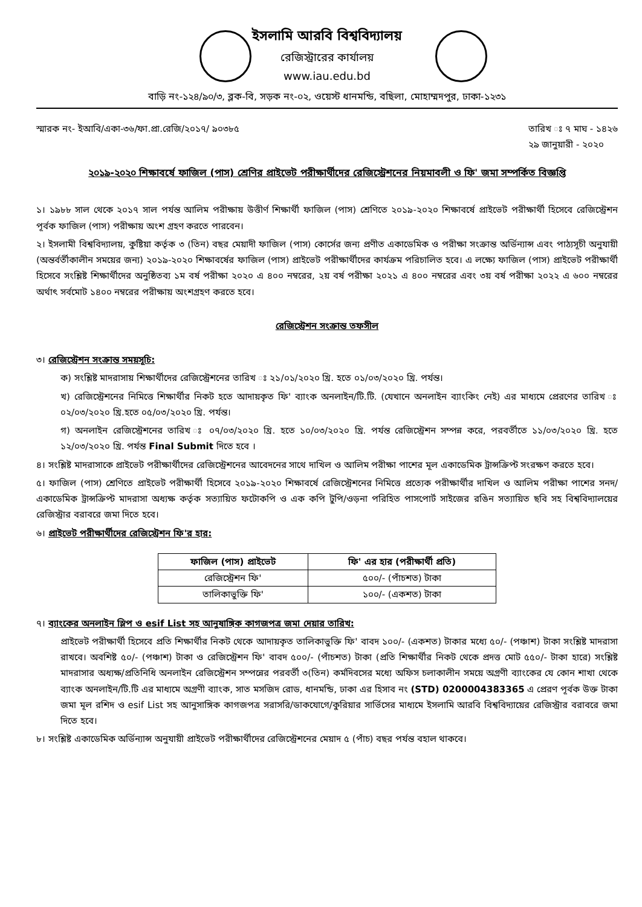ইসলামি আরবি বিশ্ববিদ্যালয়
রেজিস্ট্রারের কার্যালয়
www.iau.edu.bd
বাড়ি নং-১২৪/৯০/৩, ব্লক-বি, সড়ক নং-০২, ওয়েস্ট ধানমন্ডি, বছিলা, মোহাম্মদপুর, ঢাকা-১২৩১
স্মারক নং- ইআবি/একা-৩৬/ফা.প্রা.রেজি/২০১৭/ ৯০৩৮৫ তারিখ ঃ ৭ মাঘ - ১৪২৬
২৯ জানুয়ারী - ২০২০
২০১৯-২০২০ শিক্ষাবর্ষে ফাজিল (পাস) শ্রেণির প্রাইভেট পরীক্ষার্থীদের রেজিস্ট্রেশনের নিয়মাবলী ও ফি' জমা সম্পর্কিত বিজ্ঞপ্তি
১। ১৯৮৮ সাল থেকে ২০১৭ সাল পর্যন্ত আলিম পরীক্ষায় উত্তীর্ণ শিক্ষার্থী ফাজিল (পাস) শ্রেণিতে ২০১৯-২০২০ শিক্ষাবর্ষে প্রাইভেট পরীক্ষার্থী হিসেবে রেজিস্ট্রেশন পূর্বক ফাজিল (পাস) পরীক্ষায় অংশ গ্রহণ করতে পারবেন।
২। ইসলামী বিশ্ববিদ্যালয়, কুষ্টিয়া কর্তৃক ৩ (তিন) বছর মেয়াদী ফাজিল (পাস) কোর্সের জন্য প্রণীত একাডেমিক ও পরীক্ষা সংক্রান্ত অর্ডিন্যান্স এবং পাঠ্যসূচী অনুযায়ী (অন্তর্বর্তীকালীন সময়ের জন্য) ২০১৯-২০২০ শিক্ষাবর্ষের ফাজিল (পাস) প্রাইভেট পরীক্ষার্থীদের কার্যক্রম পরিচালিত হবে। এ লক্ষ্যে ফাজিল (পাস) প্রাইভেট পরীক্ষার্থী হিসেবে সংশ্লিষ্ট শিক্ষার্থীদের অনুষ্ঠিতব্য ১ম বর্ষ পরীক্ষা ২০২০ এ ৪০০ নম্বরের, ২য় বর্ষ পরীক্ষা ২০২১ এ ৪০০ নম্বরের এবং ৩য় বর্ষ পরীক্ষা ২০২২ এ ৬০০ নম্বরের অর্থাৎ সর্বমোট ১৪০০ নম্বরের পরীক্ষায় অংশগ্রহণ করতে হবে।
রেজিস্ট্রেশন সংক্রান্ত তফসীল
৩। রেজিস্ট্রেশন সংক্রান্ত সময়সূচি:
ক) সংশ্লিষ্ট মাদরাসায় শিক্ষার্থীদের রেজিস্ট্রেশনের তারিখ ঃ ২১/০১/২০২০ খ্রি. হতে ০১/০৩/২০২০ খ্রি. পর্যন্ত।
খ) রেজিস্ট্রেশনের নিমিত্তে শিক্ষার্থীর নিকট হতে আদায়কৃত ফি' ব্যাংক অনলাইন/টি.টি. (যেখানে অনলাইন ব্যাংকিং নেই) এর মাধ্যমে প্রেরণের তারিখ ঃ ০২/০৩/২০২০ খ্রি.হতে ০৫/০৩/২০২০ খ্রি. পর্যন্ত।
গ) অনলাইন রেজিস্ট্রেশনের তারিখ ঃ ০৭/০৩/২০২০ খ্রি. হতে ১০/০৩/২০২০ খ্রি. পর্যন্ত রেজিস্ট্রেশন সম্পন্ন করে, পরবর্তীতে ১১/০৩/২০২০ খ্রি. হতে ১২/০৩/২০২০ খ্রি. পর্যন্ত Final Submit দিতে হবে ।
৪। সংশ্লিষ্ট মাদরাসাকে প্রাইভেট পরীক্ষার্থীদের রেজিস্ট্রেশনের আবেদনের সাথে দাখিল ও আলিম পরীক্ষা পাশের মূল একাডেমিক ট্রান্সক্রিপ্ট সংরক্ষণ করতে হবে।
৫। ফাজিল (পাস) শ্রেণিতে প্রাইভেট পরীক্ষার্থী হিসেবে ২০১৯-২০২০ শিক্ষাবর্ষে রেজিস্ট্রেশনের নিমিত্তে প্রত্যেক পরীক্ষার্থীর দাখিল ও আলিম পরীক্ষা পাশের সনদ/একাডেমিক ট্রান্সক্রিপ্ট মাদরাসা অধ্যক্ষ কর্তৃক সত্যায়িত ফটোকপি ও এক কপি টুপি/ওড়না পরিহিত পাসপোর্ট সাইজের রঙিন সত্যায়িত ছবি সহ বিশ্ববিদ্যালয়ের রেজিস্ট্রার বরাবরে জমা দিতে হবে।
৬। প্রাইভেট পরীক্ষার্থীদের রেজিস্ট্রেশন ফি'র হার:
| ফাজিল (পাস) প্রাইভেট | ফি' এর হার (পরীক্ষার্থী প্রতি) |
| --- | --- |
| রেজিস্ট্রেশন ফি' | ৫০০/- (পাঁচশত) টাকা |
| তালিকাভুক্তি ফি' | ১০০/- (একশত) টাকা |
৭। ব্যাংকের অনলাইন স্লিপ ও esif List সহ আনুষাঙ্গিক কাগজপত্র জমা দেয়ার তারিখ:
প্রাইভেট পরীক্ষার্থী হিসেবে প্রতি শিক্ষার্থীর নিকট থেকে আদায়কৃত তালিকাভুক্তি ফি' বাবদ ১০০/- (একশত) টাকার মধ্যে ৫০/- (পঞ্চাশ) টাকা সংশ্লিষ্ট মাদরাসা রাখবে। অবশিষ্ট ৫০/- (পঞ্চাশ) টাকা ও রেজিস্ট্রেশন ফি' বাবদ ৫০০/- (পাঁচশত) টাকা (প্রতি শিক্ষার্থীর নিকট থেকে প্রদত্ত মোট ৫৫০/- টাকা হারে) সংশ্লিষ্ট মাদরাসার অধ্যক্ষ/প্রতিনিধি অনলাইন রেজিস্ট্রেশন সম্পন্নের পরবর্তী ৩(তিন) কর্মদিবসের মধ্যে অফিস চলাকালীন সময়ে অগ্রণী ব্যাংকের যে কোন শাখা থেকে ব্যাংক অনলাইন/টি.টি এর মাধ্যমে অগ্রণী ব্যাংক, সাত মসজিদ রোড, ধানমন্ডি, ঢাকা এর হিসাব নং (STD) 0200004383365 এ প্রেরণ পূর্বক উক্ত টাকা জমা মূল রশিদ ও esif List সহ আনুসাঙ্গিক কাগজপত্র সরাসরি/ডাকযোগে/কুরিয়ার সার্ভিসের মাধ্যমে ইসলামি আরবি বিশ্ববিদ্যায়ের রেজিস্ট্রার বরাবরে জমা দিতে হবে।
৮। সংশ্লিষ্ট একাডেমিক অর্ডিন্যান্স অনুযায়ী প্রাইভেট পরীক্ষার্থীদের রেজিস্ট্রেশনের মেয়াদ ৫ (পাঁচ) বছর পর্যন্ত বহাল থাকবে।